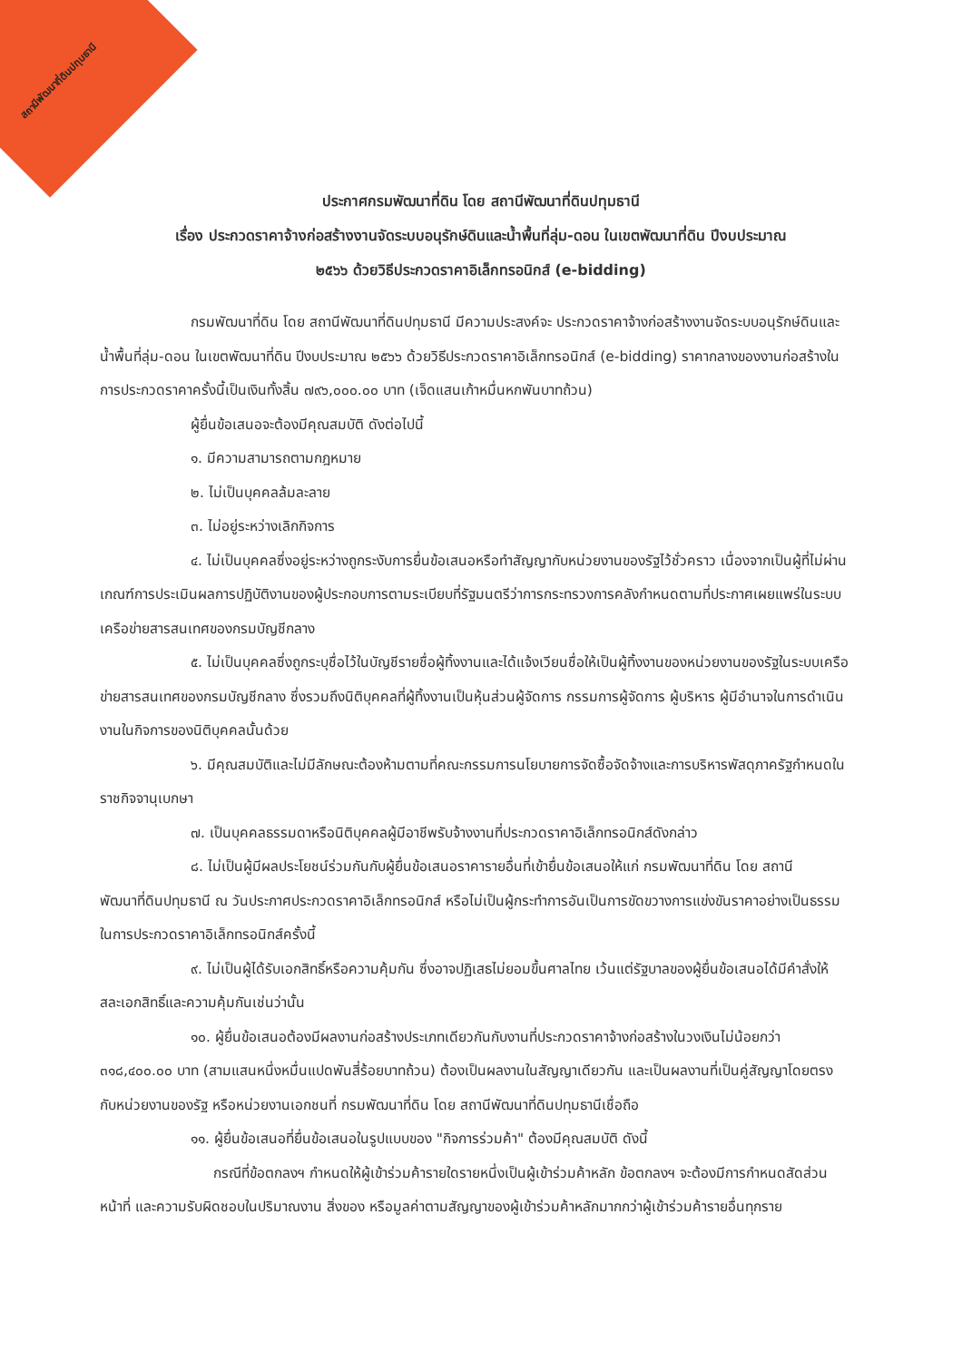สถานีพัฒนาที่ดินปทุมธานี
ประกาศกรมพัฒนาที่ดิน โดย สถานีพัฒนาที่ดินปทุมธานี
เรื่อง ประกวดราคาจ้างก่อสร้างงานจัดระบบอนุรักษ์ดินและน้ำพื้นที่ลุ่ม-ดอน ในเขตพัฒนาที่ดิน ปีงบประมาณ
๒๕๖๖ ด้วยวิธีประกวดราคาอิเล็กทรอนิกส์ (e-bidding)
กรมพัฒนาที่ดิน โดย สถานีพัฒนาที่ดินปทุมธานี มีความประสงค์จะ ประกวดราคาจ้างก่อสร้างงานจัดระบบอนุรักษ์ดินและน้ำพื้นที่ลุ่ม-ดอน ในเขตพัฒนาที่ดิน ปีงบประมาณ ๒๕๖๖ ด้วยวิธีประกวดราคาอิเล็กทรอนิกส์ (e-bidding) ราคากลางของงานก่อสร้างในการประกวดราคาครั้งนี้เป็นเงินทั้งสิ้น ๗๙๖,๐๐๐.๐๐ บาท (เจ็ดแสนเก้าหมื่นหกพันบาทถ้วน)
ผู้ยื่นข้อเสนอจะต้องมีคุณสมบัติ ดังต่อไปนี้
๑. มีความสามารถตามกฎหมาย
๒. ไม่เป็นบุคคลล้มละลาย
๓. ไม่อยู่ระหว่างเลิกกิจการ
๔. ไม่เป็นบุคคลซึ่งอยู่ระหว่างถูกระงับการยื่นข้อเสนอหรือทำสัญญากับหน่วยงานของรัฐไว้ชั่วคราว เนื่องจากเป็นผู้ที่ไม่ผ่านเกณฑ์การประเมินผลการปฏิบัติงานของผู้ประกอบการตามระเบียบที่รัฐมนตรีว่าการกระทรวงการคลังกำหนดตามที่ประกาศเผยแพร่ในระบบเครือข่ายสารสนเทศของกรมบัญชีกลาง
๕. ไม่เป็นบุคคลซึ่งถูกระบุชื่อไว้ในบัญชีรายชื่อผู้ทิ้งงานและได้แจ้งเวียนชื่อให้เป็นผู้ทิ้งงานของหน่วยงานของรัฐในระบบเครือข่ายสารสนเทศของกรมบัญชีกลาง ซึ่งรวมถึงนิติบุคคลที่ผู้ทิ้งงานเป็นหุ้นส่วนผู้จัดการ กรรมการผู้จัดการ ผู้บริหาร ผู้มีอำนาจในการดำเนินงานในกิจการของนิติบุคคลนั้นด้วย
๖. มีคุณสมบัติและไม่มีลักษณะต้องห้ามตามที่คณะกรรมการนโยบายการจัดซื้อจัดจ้างและการบริหารพัสดุภาครัฐกำหนดในราชกิจจานุเบกษา
๗. เป็นบุคคลธรรมดาหรือนิติบุคคลผู้มีอาชีพรับจ้างงานที่ประกวดราคาอิเล็กทรอนิกส์ดังกล่าว
๘. ไม่เป็นผู้มีผลประโยชน์ร่วมกันกับผู้ยื่นข้อเสนอราคารายอื่นที่เข้ายื่นข้อเสนอให้แก่ กรมพัฒนาที่ดิน โดย สถานีพัฒนาที่ดินปทุมธานี ณ วันประกาศประกวดราคาอิเล็กทรอนิกส์ หรือไม่เป็นผู้กระทำการอันเป็นการขัดขวางการแข่งขันราคาอย่างเป็นธรรม ในการประกวดราคาอิเล็กทรอนิกส์ครั้งนี้
๙. ไม่เป็นผู้ได้รับเอกสิทธิ์หรือความคุ้มกัน ซึ่งอาจปฏิเสธไม่ยอมขึ้นศาลไทย เว้นแต่รัฐบาลของผู้ยื่นข้อเสนอได้มีคำสั่งให้สละเอกสิทธิ์และความคุ้มกันเช่นว่านั้น
๑๐. ผู้ยื่นข้อเสนอต้องมีผลงานก่อสร้างประเภทเดียวกันกับงานที่ประกวดราคาจ้างก่อสร้างในวงเงินไม่น้อยกว่า ๓๑๘,๔๐๐.๐๐ บาท (สามแสนหนึ่งหมื่นแปดพันสี่ร้อยบาทถ้วน) ต้องเป็นผลงานในสัญญาเดียวกัน และเป็นผลงานที่เป็นคู่สัญญาโดยตรงกับหน่วยงานของรัฐ หรือหน่วยงานเอกชนที่ กรมพัฒนาที่ดิน โดย สถานีพัฒนาที่ดินปทุมธานีเชื่อถือ
๑๑. ผู้ยื่นข้อเสนอที่ยื่นข้อเสนอในรูปแบบของ "กิจการร่วมค้า" ต้องมีคุณสมบัติ ดังนี้
กรณีที่ข้อตกลงฯ กำหนดให้ผู้เข้าร่วมค้ารายใดรายหนึ่งเป็นผู้เข้าร่วมค้าหลัก ข้อตกลงฯ จะต้องมีการกำหนดสัดส่วนหน้าที่ และความรับผิดชอบในปริมาณงาน สิ่งของ หรือมูลค่าตามสัญญาของผู้เข้าร่วมค้าหลักมากกว่าผู้เข้าร่วมค้ารายอื่นทุกราย